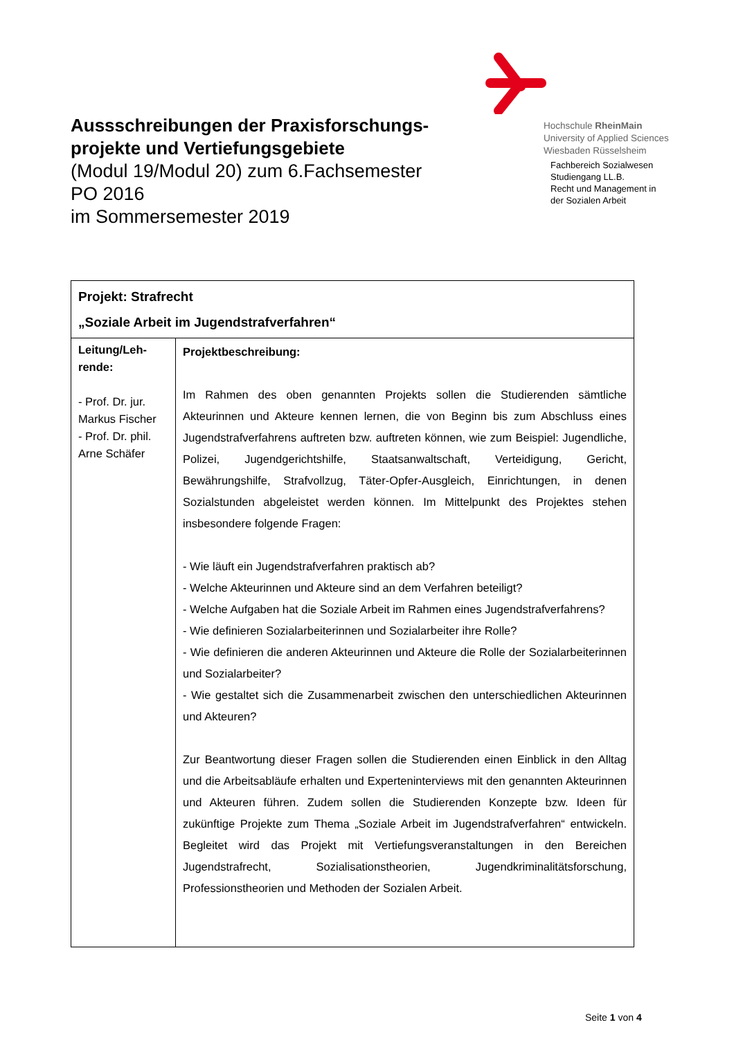Hochschule RheinMain
University of Applied Sciences
Wiesbaden Rüsselsheim
Fachbereich Sozialwesen
Studiengang LL.B.
Recht und Management in
der Sozialen Arbeit
Aussschreibungen der Praxisforschungs-projekte und Vertiefungsgebiete
(Modul 19/Modul 20) zum 6.Fachsemester
PO 2016
im Sommersemester 2019
| Projekt: Strafrecht „Soziale Arbeit im Jugendstrafverfahren“ | |
| --- | --- |
| Leitung/Leh-rende: - Prof. Dr. jur. Markus Fischer - Prof. Dr. phil. Arne Schäfer | Projektbeschreibung: Im Rahmen des oben genannten Projekts sollen die Studierenden sämtliche Akteurinnen und Akteure kennen lernen, die von Beginn bis zum Abschluss eines Jugendstrafverfahrens auftreten bzw. auftreten können, wie zum Beispiel: Jugendliche, Polizei, Jugendgerichtshilfe, Staatsanwaltschaft, Verteidigung, Gericht, Bewährungshilfe, Strafvollzug, Täter-Opfer-Ausgleich, Einrichtungen, in denen Sozialstunden abgeleistet werden können. Im Mittelpunkt des Projektes stehen insbesondere folgende Fragen: - Wie läuft ein Jugendstrafverfahren praktisch ab? - Welche Akteurinnen und Akteure sind an dem Verfahren beteiligt? - Welche Aufgaben hat die Soziale Arbeit im Rahmen eines Jugendstrafverfahrens? - Wie definieren Sozialarbeiterinnen und Sozialarbeiter ihre Rolle? - Wie definieren die anderen Akteurinnen und Akteure die Rolle der Sozialarbeiterinnen und Sozialarbeiter? - Wie gestaltet sich die Zusammenarbeit zwischen den unterschiedlichen Akteurinnen und Akteuren? Zur Beantwortung dieser Fragen sollen die Studierenden einen Einblick in den Alltag und die Arbeitsabläufe erhalten und Experteninterviews mit den genannten Akteurinnen und Akteuren führen. Zudem sollen die Studierenden Konzepte bzw. Ideen für zukünftige Projekte zum Thema „Soziale Arbeit im Jugendstrafverfahren“ entwickeln. Begleitet wird das Projekt mit Vertiefungsveranstaltungen in den Bereichen Jugendstrafrecht, Sozialisationstheorien, Jugendkriminalitätsforschung, Professionstheorien und Methoden der Sozialen Arbeit. |
Seite 1 von 4